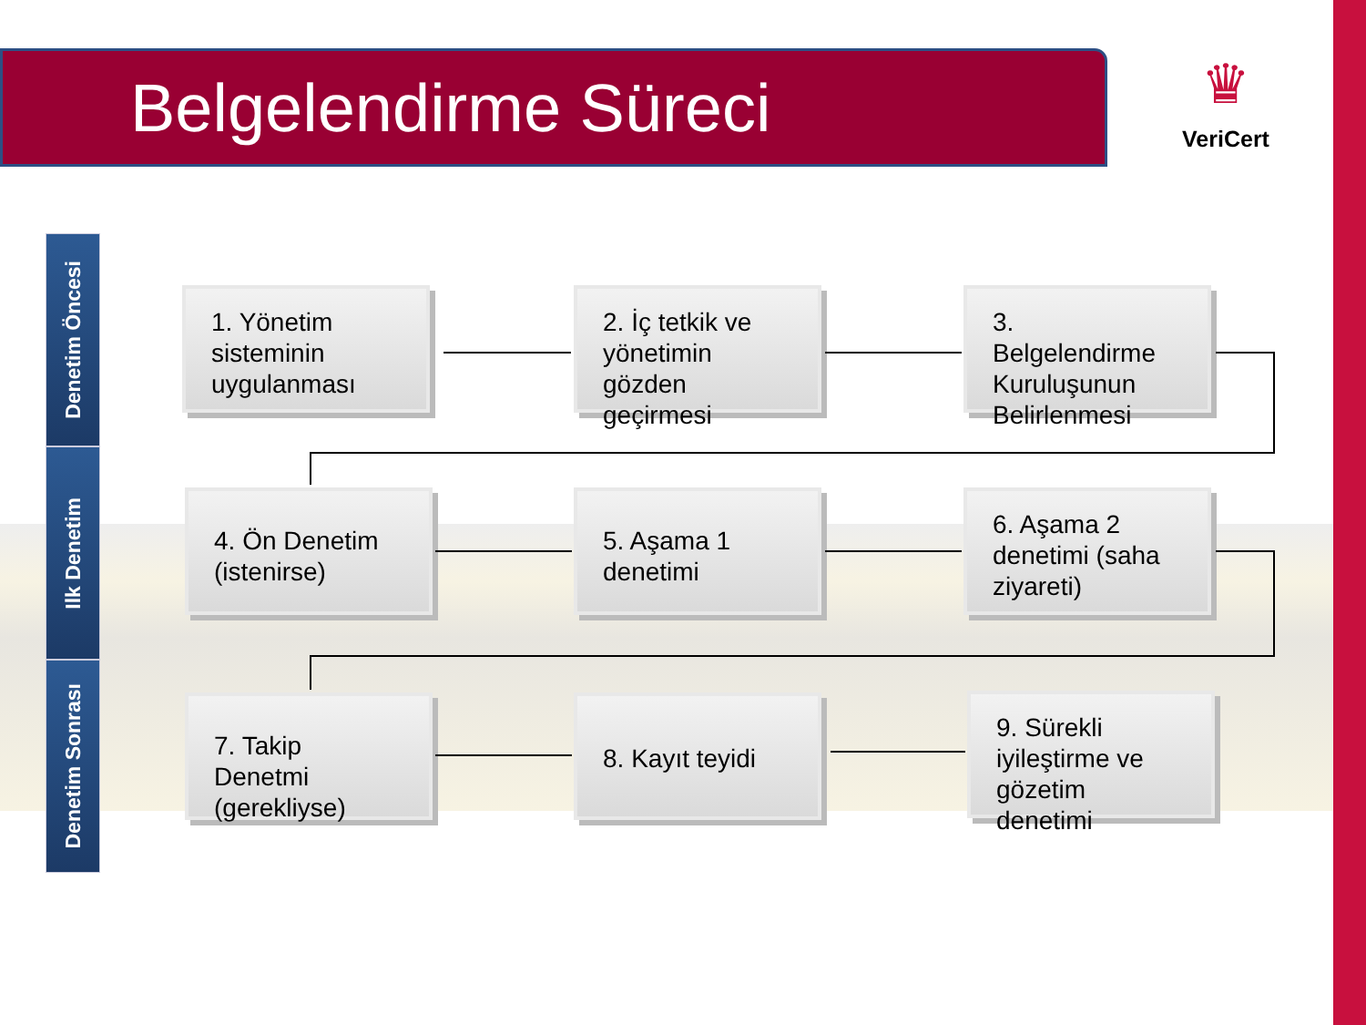Belgelendirme Süreci
♛
VeriCert
Denetim Öncesi
Ilk Denetim
Denetim Sonrası
1. Yönetim sisteminin uygulanması
2. İç tetkik ve yönetimin gözden geçirmesi
3. Belgelendirme Kuruluşunun Belirlenmesi
4. Ön Denetim (istenirse)
5. Aşama 1 denetimi
6. Aşama 2 denetimi (saha ziyareti)
7. Takip Denetmi (gerekliyse)
8. Kayıt teyidi
9. Sürekli iyileştirme ve gözetim denetimi